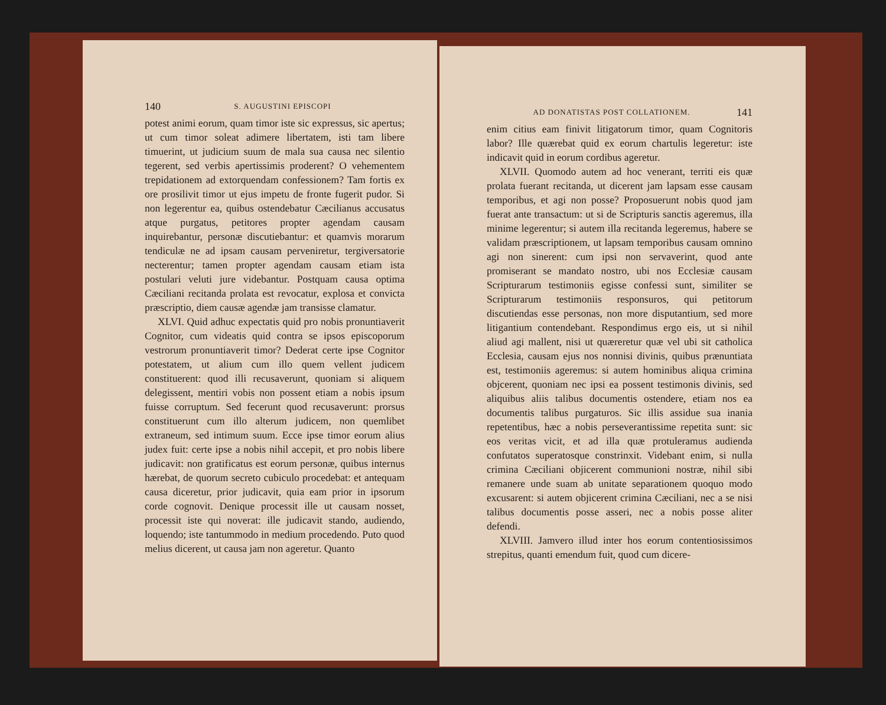140 S. AUGUSTINI EPISCOPI
potest animi eorum, quam timor iste sic expressus, sic apertus; ut cum timor soleat adimere libertatem, isti tam libere timuerint, ut judicium suum de mala sua causa nec silentio tegerent, sed verbis apertissimis proderent? O vehementem trepidationem ad extorquendam confessionem? Tam fortis ex ore prosilivit timor ut ejus impetu de fronte fugerit pudor. Si non legerentur ea, quibus ostendebatur Cæcilianus accusatus atque purgatus, petitores propter agendam causam inquirebantur, personæ discutiebantur: et quamvis morarum tendiculæ ne ad ipsam causam perveniretur, tergiversatorie necterentur; tamen propter agendam causam etiam ista postulari veluti jure videbantur. Postquam causa optima Cæciliani recitanda prolata est revocatur, explosa et convicta præscriptio, diem causæ agendæ jam transisse clamatur.
XLVI. Quid adhuc expectatis quid pro nobis pronuntiaverit Cognitor, cum videatis quid contra se ipsos episcoporum vestrorum pronuntiaverit timor? Dederat certe ipse Cognitor potestatem, ut alium cum illo quem vellent judicem constituerent: quod illi recusaverunt, quoniam si aliquem delegissent, mentiri vobis non possent etiam a nobis ipsum fuisse corruptum. Sed fecerunt quod recusaverunt: prorsus constituerunt cum illo alterum judicem, non quemlibet extraneum, sed intimum suum. Ecce ipse timor eorum alius judex fuit: certe ipse a nobis nihil accepit, et pro nobis libere judicavit: non gratificatus est eorum personæ, quibus internus hærebat, de quorum secreto cubiculo procedebat: et antequam causa diceretur, prior judicavit, quia eam prior in ipsorum corde cognovit. Denique processit ille ut causam nosset, processit iste qui noverat: ille judicavit stando, audiendo, loquendo; iste tantummodo in medium procedendo. Puto quod melius dicerent, ut causa jam non ageretur. Quanto
AD DONATISTAS POST COLLATIONEM. 141
enim citius eam finivit litigatorum timor, quam Cognitoris labor? Ille quærebat quid ex eorum chartulis legeretur: iste indicavit quid in eorum cordibus ageretur.
XLVII. Quomodo autem ad hoc venerant, territi eis quæ prolata fuerant recitanda, ut dicerent jam lapsam esse causam temporibus, et agi non posse? Proposuerunt nobis quod jam fuerat ante transactum: ut si de Scripturis sanctis ageremus, illa minime legerentur; si autem illa recitanda legeremus, habere se validam præscriptionem, ut lapsam temporibus causam omnino agi non sinerent: cum ipsi non servaverint, quod ante promiserant se mandato nostro, ubi nos Ecclesiæ causam Scripturarum testimoniis egisse confessi sunt, similiter se Scripturarum testimoniis responsuros, qui petitorum discutiendas esse personas, non more disputantium, sed more litigantium contendebant. Respondimus ergo eis, ut si nihil aliud agi mallent, nisi ut quæreretur quæ vel ubi sit catholica Ecclesia, causam ejus nos nonnisi divinis, quibus prænuntiata est, testimoniis ageremus: si autem hominibus aliqua crimina objcerent, quoniam nec ipsi ea possent testimonis divinis, sed aliquibus aliis talibus documentis ostendere, etiam nos ea documentis talibus purgaturos. Sic illis assidue sua inania repetentibus, hæc a nobis perseverantissime repetita sunt: sic eos veritas vicit, et ad illa quæ protuleramus audienda confutatos superatosque constrinxit. Videbant enim, si nulla crimina Cæciliani objicerent communioni nostræ, nihil sibi remanere unde suam ab unitate separationem quoquo modo excusarent: si autem objicerent crimina Cæciliani, nec a se nisi talibus documentis posse asseri, nec a nobis posse aliter defendi.
XLVIII. Jamvero illud inter hos eorum contentiosissimos strepitus, quanti emendum fuit, quod cum dicere-